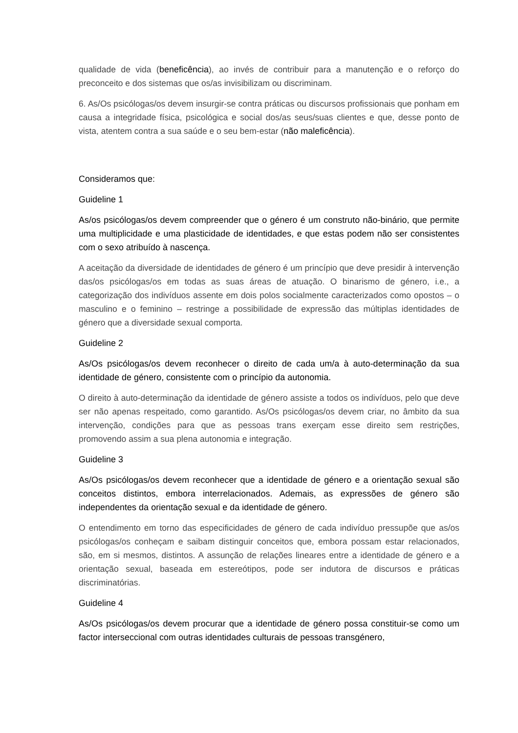qualidade de vida (beneficência), ao invés de contribuir para a manutenção e o reforço do preconceito e dos sistemas que os/as invisibilizam ou discriminam.
6. As/Os psicólogas/os devem insurgir-se contra práticas ou discursos profissionais que ponham em causa a integridade física, psicológica e social dos/as seus/suas clientes e que, desse ponto de vista, atentem contra a sua saúde e o seu bem-estar (não maleficência).
Consideramos que:
Guideline 1
As/os psicólogas/os devem compreender que o género é um construto não-binário, que permite uma multiplicidade e uma plasticidade de identidades, e que estas podem não ser consistentes com o sexo atribuído à nascença.
A aceitação da diversidade de identidades de género é um princípio que deve presidir à intervenção das/os psicólogas/os em todas as suas áreas de atuação. O binarismo de género, i.e., a categorização dos indivíduos assente em dois polos socialmente caracterizados como opostos – o masculino e o feminino – restringe a possibilidade de expressão das múltiplas identidades de género que a diversidade sexual comporta.
Guideline 2
As/Os psicólogas/os devem reconhecer o direito de cada um/a à auto-determinação da sua identidade de género, consistente com o princípio da autonomia.
O direito à auto-determinação da identidade de género assiste a todos os indivíduos, pelo que deve ser não apenas respeitado, como garantido. As/Os psicólogas/os devem criar, no âmbito da sua intervenção, condições para que as pessoas trans exerçam esse direito sem restrições, promovendo assim a sua plena autonomia e integração.
Guideline 3
As/Os psicólogas/os devem reconhecer que a identidade de género e a orientação sexual são conceitos distintos, embora interrelacionados. Ademais, as expressões de género são independentes da orientação sexual e da identidade de género.
O entendimento em torno das especificidades de género de cada indivíduo pressupõe que as/os psicólogas/os conheçam e saibam distinguir conceitos que, embora possam estar relacionados, são, em si mesmos, distintos. A assunção de relações lineares entre a identidade de género e a orientação sexual, baseada em estereótipos, pode ser indutora de discursos e práticas discriminatórias.
Guideline 4
As/Os psicólogas/os devem procurar que a identidade de género possa constituir-se como um factor interseccional com outras identidades culturais de pessoas transgénero,